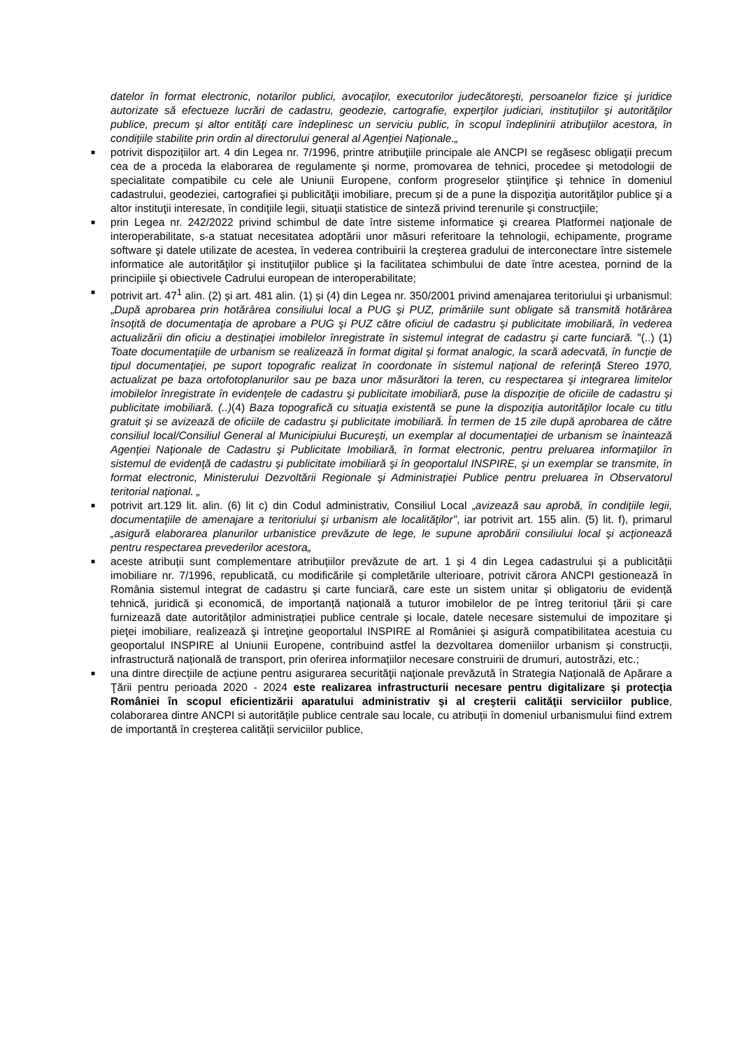datelor în format electronic, notarilor publici, avocaţilor, executorilor judecătoreşti, persoanelor fizice şi juridice autorizate să efectueze lucrări de cadastru, geodezie, cartografie, experţilor judiciari, instituţiilor şi autorităţilor publice, precum şi altor entităţi care îndeplinesc un serviciu public, în scopul îndeplinirii atribuţiilor acestora, în condiţiile stabilite prin ordin al directorului general al Agenţiei Naţionale.„
■ potrivit dispozițiilor art. 4 din Legea nr. 7/1996, printre atribuțiile principale ale ANCPI se regăsesc obligații precum cea de a proceda la elaborarea de regulamente şi norme, promovarea de tehnici, procedee şi metodologii de specialitate compatibile cu cele ale Uniunii Europene, conform progreselor ştiinţifice şi tehnice în domeniul cadastrului, geodeziei, cartografiei şi publicităţii imobiliare, precum și de a pune la dispoziţia autorităţilor publice şi a altor instituţii interesate, în condiţiile legii, situaţii statistice de sinteză privind terenurile şi construcţiile;
■ prin Legea nr. 242/2022 privind schimbul de date între sisteme informatice şi crearea Platformei naţionale de interoperabilitate, s-a statuat necesitatea adoptării unor măsuri referitoare la tehnologii, echipamente, programe software şi datele utilizate de acestea, în vederea contribuirii la creşterea gradului de interconectare între sistemele informatice ale autorităţilor şi instituţiilor publice şi la facilitatea schimbului de date între acestea, pornind de la principiile şi obiectivele Cadrului european de interoperabilitate;
■ potrivit art. 47<sup>1</sup> alin. (2) și art. 481 alin. (1) și (4) din Legea nr. 350/2001 privind amenajarea teritoriului şi urbanismul: „După aprobarea prin hotărârea consiliului local a PUG şi PUZ, primăriile sunt obligate să transmită hotărârea însoţită de documentaţia de aprobare a PUG şi PUZ către oficiul de cadastru şi publicitate imobiliară, în vederea actualizării din oficiu a destinaţiei imobilelor înregistrate în sistemul integrat de cadastru şi carte funciară. ”(..) (1) Toate documentaţiile de urbanism se realizează în format digital şi format analogic, la scară adecvată, în funcţie de tipul documentaţiei, pe suport topografic realizat în coordonate în sistemul naţional de referinţă Stereo 1970, actualizat pe baza ortofotoplanurilor sau pe baza unor măsurători la teren, cu respectarea şi integrarea limitelor imobilelor înregistrate în evidenţele de cadastru şi publicitate imobiliară, puse la dispoziţie de oficiile de cadastru şi publicitate imobiliară. (..)(4) Baza topografică cu situaţia existentă se pune la dispoziţia autorităţilor locale cu titlu gratuit şi se avizează de oficiile de cadastru şi publicitate imobiliară. În termen de 15 zile după aprobarea de către consiliul local/Consiliul General al Municipiului Bucureşti, un exemplar al documentaţiei de urbanism se înaintează Agenţiei Naţionale de Cadastru şi Publicitate Imobiliară, în format electronic, pentru preluarea informaţiilor în sistemul de evidenţă de cadastru şi publicitate imobiliară şi în geoportalul INSPIRE, şi un exemplar se transmite, în format electronic, Ministerului Dezvoltării Regionale şi Administraţiei Publice pentru preluarea în Observatorul teritorial naţional. „
■ potrivit art.129 lit. alin. (6) lit c) din Codul administrativ, Consiliul Local „avizează sau aprobă, în condiţiile legii, documentaţiile de amenajare a teritoriului şi urbanism ale localităţilor”, iar potrivit art. 155 alin. (5) lit. f), primarul „asigură elaborarea planurilor urbanistice prevăzute de lege, le supune aprobării consiliului local şi acţionează pentru respectarea prevederilor acestora„
■ aceste atribuții sunt complementare atribuțiilor prevăzute de art. 1 și 4 din Legea cadastrului și a publicității imobiliare nr. 7/1996, republicată, cu modificările și completările ulterioare, potrivit cărora ANCPI gestionează în România sistemul integrat de cadastru și carte funciară, care este un sistem unitar și obligatoriu de evidență tehnică, juridică și economică, de importanță națională a tuturor imobilelor de pe întreg teritoriul țării și care furnizează date autorităților administrației publice centrale și locale, datele necesare sistemului de impozitare şi pieţei imobiliare, realizează şi întreţine geoportalul INSPIRE al României şi asigură compatibilitatea acestuia cu geoportalul INSPIRE al Uniunii Europene, contribuind astfel la dezvoltarea domeniilor urbanism și construcții, infrastructură națională de transport, prin oferirea informațiilor necesare construirii de drumuri, autostrăzi, etc.;
■ una dintre direcțiile de acțiune pentru asigurarea securităţii naţionale prevăzută în Strategia Naţională de Apărare a Ţării pentru perioada 2020 - 2024 este realizarea infrastructurii necesare pentru digitalizare şi protecţia României în scopul eficientizării aparatului administrativ şi al creşterii calităţii serviciilor publice, colaborarea dintre ANCPI si autoritățile publice centrale sau locale, cu atribuții în domeniul urbanismului fiind extrem de importantă în creșterea calității serviciilor publice,